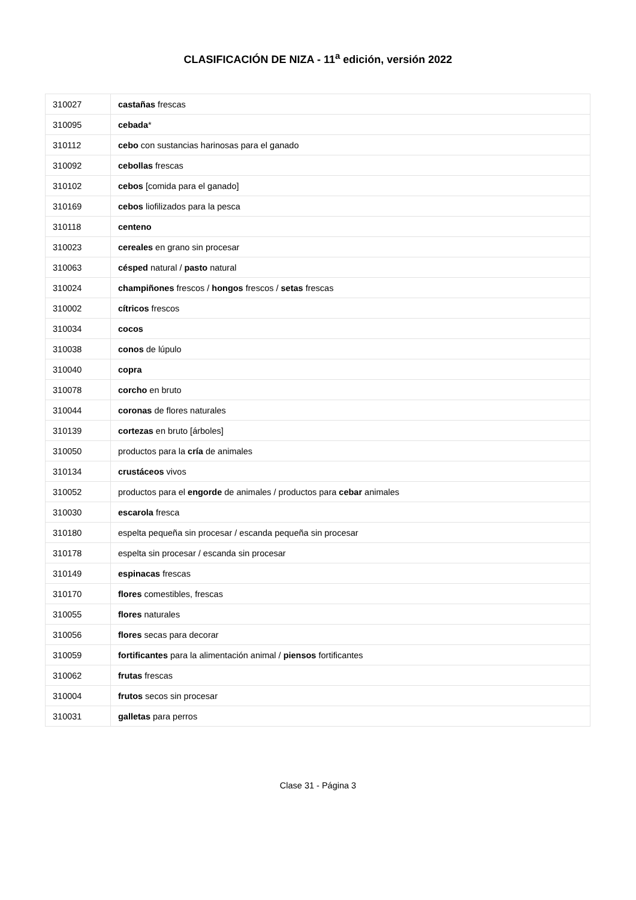CLASIFICACIÓN DE NIZA - 11<sup>a</sup> edición, versión 2022
| 310027 | castañas frescas |
| 310095 | cebada * |
| 310112 | cebo con sustancias harinosas para el ganado |
| 310092 | cebollas frescas |
| 310102 | cebos [comida para el ganado] |
| 310169 | cebos liofilizados para la pesca |
| 310118 | centeno |
| 310023 | cereales en grano sin procesar |
| 310063 | césped natural / pasto natural |
| 310024 | champiñones frescos / hongos frescos / setas frescas |
| 310002 | cítricos frescos |
| 310034 | cocos |
| 310038 | conos de lúpulo |
| 310040 | copra |
| 310078 | corcho en bruto |
| 310044 | coronas de flores naturales |
| 310139 | cortezas en bruto [árboles] |
| 310050 | productos para la cría de animales |
| 310134 | crustáceos vivos |
| 310052 | productos para el engorde de animales / productos para cebar animales |
| 310030 | escarola fresca |
| 310180 | espelta pequeña sin procesar / escanda pequeña sin procesar |
| 310178 | espelta sin procesar / escanda sin procesar |
| 310149 | espinacas frescas |
| 310170 | flores comestibles, frescas |
| 310055 | flores naturales |
| 310056 | flores secas para decorar |
| 310059 | fortificantes para la alimentación animal / piensos fortificantes |
| 310062 | frutas frescas |
| 310004 | frutos secos sin procesar |
| 310031 | galletas para perros |
Clase 31 - Página 3